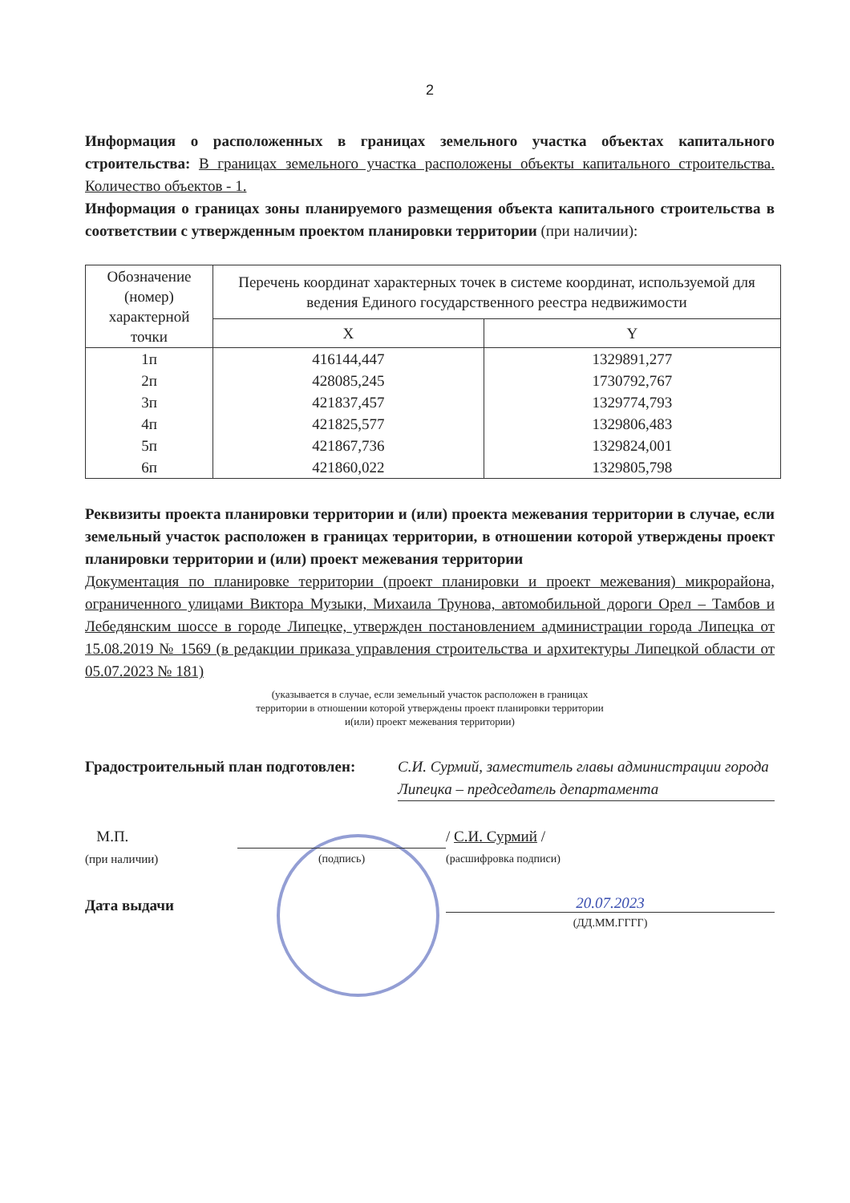2
Информация о расположенных в границах земельного участка объектах капитального строительства: В границах земельного участка расположены объекты капитального строительства. Количество объектов - 1.
Информация о границах зоны планируемого размещения объекта капитального строительства в соответствии с утвержденным проектом планировки территории (при наличии):
| Обозначение (номер) характерной точки | Перечень координат характерных точек в системе координат, используемой для ведения Единого государственного реестра недвижимости | |
| --- | --- | --- |
| | X | Y |
| 1п | 416144,447 | 1329891,277 |
| 2п | 428085,245 | 1730792,767 |
| 3п | 421837,457 | 1329774,793 |
| 4п | 421825,577 | 1329806,483 |
| 5п | 421867,736 | 1329824,001 |
| 6п | 421860,022 | 1329805,798 |
Реквизиты проекта планировки территории и (или) проекта межевания территории в случае, если земельный участок расположен в границах территории, в отношении которой утверждены проект планировки территории и (или) проект межевания территории
Документация по планировке территории (проект планировки и проект межевания) микрорайона, ограниченного улицами Виктора Музыки, Михаила Трунова, автомобильной дороги Орел – Тамбов и Лебедянским шоссе в городе Липецке, утвержден постановлением администрации города Липецка от 15.08.2019 № 1569 (в редакции приказа управления строительства и архитектуры Липецкой области от 05.07.2023 № 181)
(указывается в случае, если земельный участок расположен в границах
территории в отношении которой утверждены проект планировки территории
и(или) проект межевания территории)
Градостроительный план подготовлен:
С.И. Сурмий, заместитель главы администрации города Липецка – председатель департамента
М.П.
(при наличии)
(подпись)
/ С.И. Сурмий /
(расшифровка подписи)
Дата выдачи
20.07.2023
(ДД.ММ.ГГГГ)